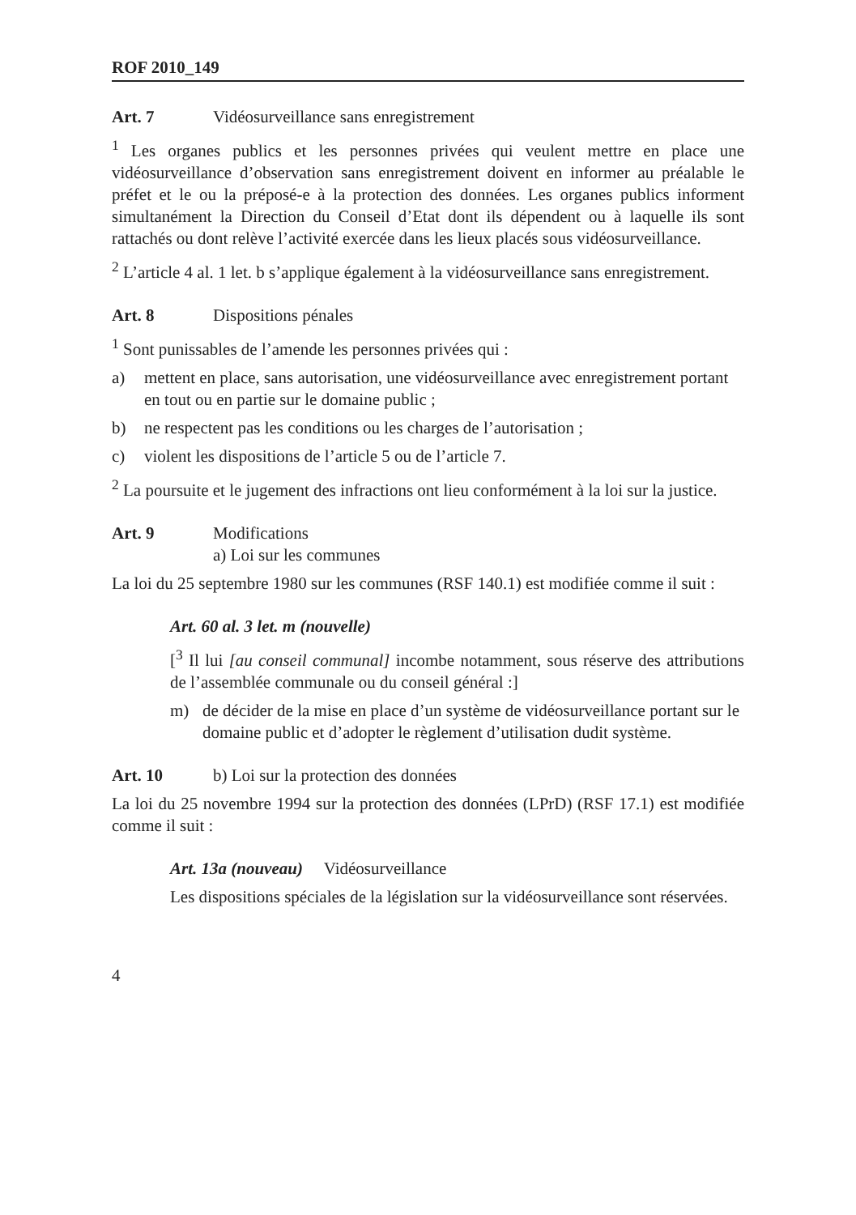ROF 2010_149
Art. 7 Vidéosurveillance sans enregistrement
<sup>1</sup> Les organes publics et les personnes privées qui veulent mettre en place une vidéosurveillance d’observation sans enregistrement doivent en informer au préalable le préfet et le ou la préposé-e à la protection des données. Les organes publics informent simultanément la Direction du Conseil d’Etat dont ils dépendent ou à laquelle ils sont rattachés ou dont relève l’activité exercée dans les lieux placés sous vidéosurveillance.
<sup>2</sup> L’article 4 al. 1 let. b s’applique également à la vidéosurveillance sans enregistrement.
Art. 8 Dispositions pénales
<sup>1</sup> Sont punissables de l’amende les personnes privées qui :
a) mettent en place, sans autorisation, une vidéosurveillance avec enregistrement portant en tout ou en partie sur le domaine public ;
b) ne respectent pas les conditions ou les charges de l’autorisation ;
c) violent les dispositions de l’article 5 ou de l’article 7.
<sup>2</sup> La poursuite et le jugement des infractions ont lieu conformément à la loi sur la justice.
Art. 9 Modifications
a) Loi sur les communes
La loi du 25 septembre 1980 sur les communes (RSF 140.1) est modifiée comme il suit :
Art. 60 al. 3 let. m (nouvelle)
[<sup>3</sup> Il lui [au conseil communal] incombe notamment, sous réserve des attributions de l’assemblée communale ou du conseil général :]
m) de décider de la mise en place d’un système de vidéosurveillance portant sur le domaine public et d’adopter le règlement d’utilisation dudit système.
Art. 10 b) Loi sur la protection des données
La loi du 25 novembre 1994 sur la protection des données (LPrD) (RSF 17.1) est modifiée comme il suit :
Art. 13a (nouveau) Vidéosurveillance
Les dispositions spéciales de la législation sur la vidéosurveillance sont réservées.
4